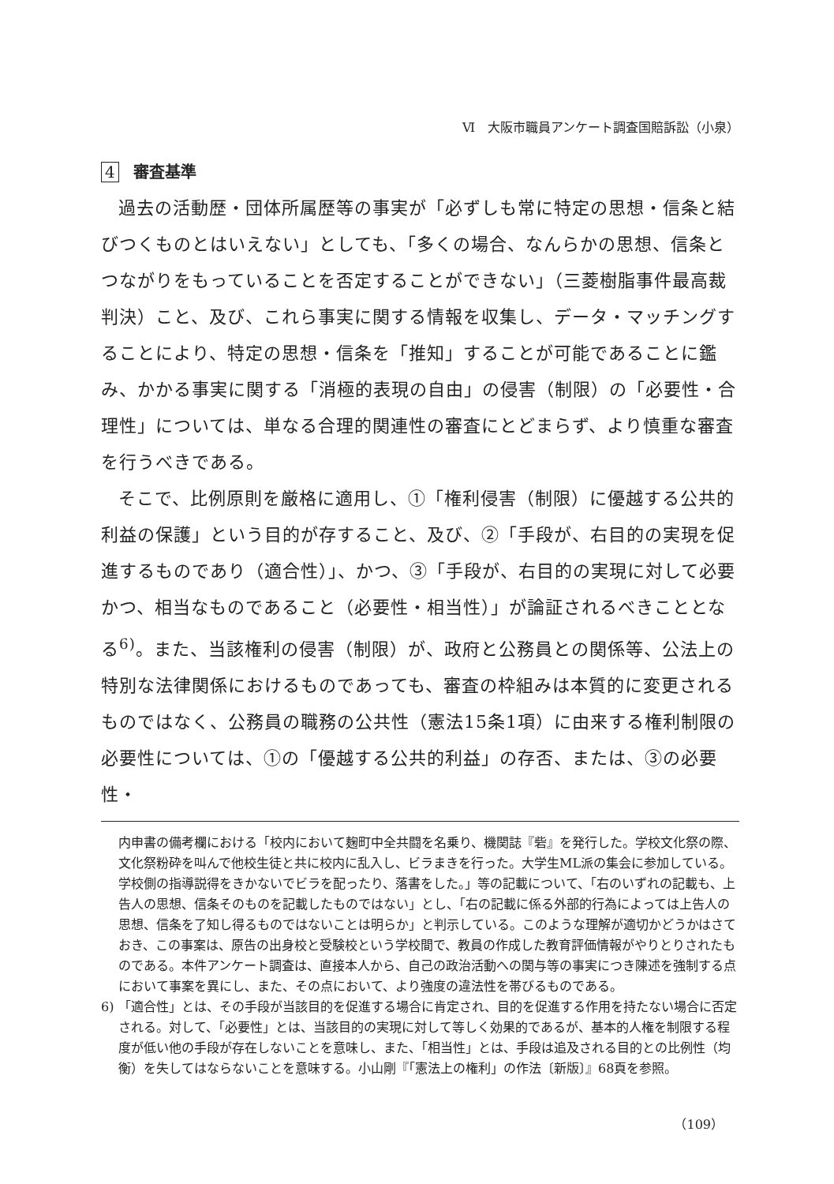Ⅵ　大阪市職員アンケート調査国賠訴訟（小泉）
4 審査基準
過去の活動歴・団体所属歴等の事実が「必ずしも常に特定の思想・信条と結びつくものとはいえない」としても、「多くの場合、なんらかの思想、信条とつながりをもっていることを否定することができない」（三菱樹脂事件最高裁判決）こと、及び、これら事実に関する情報を収集し、データ・マッチングすることにより、特定の思想・信条を「推知」することが可能であることに鑑み、かかる事実に関する「消極的表現の自由」の侵害（制限）の「必要性・合理性」については、単なる合理的関連性の審査にとどまらず、より慎重な審査を行うべきである。
そこで、比例原則を厳格に適用し、①「権利侵害（制限）に優越する公共的利益の保護」という目的が存すること、及び、②「手段が、右目的の実現を促進するものであり（適合性）」、かつ、③「手段が、右目的の実現に対して必要かつ、相当なものであること（必要性・相当性）」が論証されるべきこととなる<sup>6)</sup>。また、当該権利の侵害（制限）が、政府と公務員との関係等、公法上の特別な法律関係におけるものであっても、審査の枠組みは本質的に変更されるものではなく、公務員の職務の公共性（憲法15条1項）に由来する権利制限の必要性については、①の「優越する公共的利益」の存否、または、③の必要性・
内申書の備考欄における「校内において麹町中全共闘を名乗り、機関誌『砦』を発行した。学校文化祭の際、文化祭粉砕を叫んで他校生徒と共に校内に乱入し、ビラまきを行った。大学生ML派の集会に参加している。学校側の指導説得をきかないでビラを配ったり、落書をした。」等の記載について、「右のいずれの記載も、上告人の思想、信条そのものを記載したものではない」とし、「右の記載に係る外部的行為によっては上告人の思想、信条を了知し得るものではないことは明らか」と判示している。このような理解が適切かどうかはさておき、この事案は、原告の出身校と受験校という学校間で、教員の作成した教育評価情報がやりとりされたものである。本件アンケート調査は、直接本人から、自己の政治活動への関与等の事実につき陳述を強制する点において事案を異にし、また、その点において、より強度の違法性を帯びるものである。
6) 「適合性」とは、その手段が当該目的を促進する場合に肯定され、目的を促進する作用を持たない場合に否定される。対して、「必要性」とは、当該目的の実現に対して等しく効果的であるが、基本的人権を制限する程度が低い他の手段が存在しないことを意味し、また、「相当性」とは、手段は追及される目的との比例性（均衡）を失してはならないことを意味する。小山剛『「憲法上の権利」の作法〔新版〕』68頁を参照。
（109）